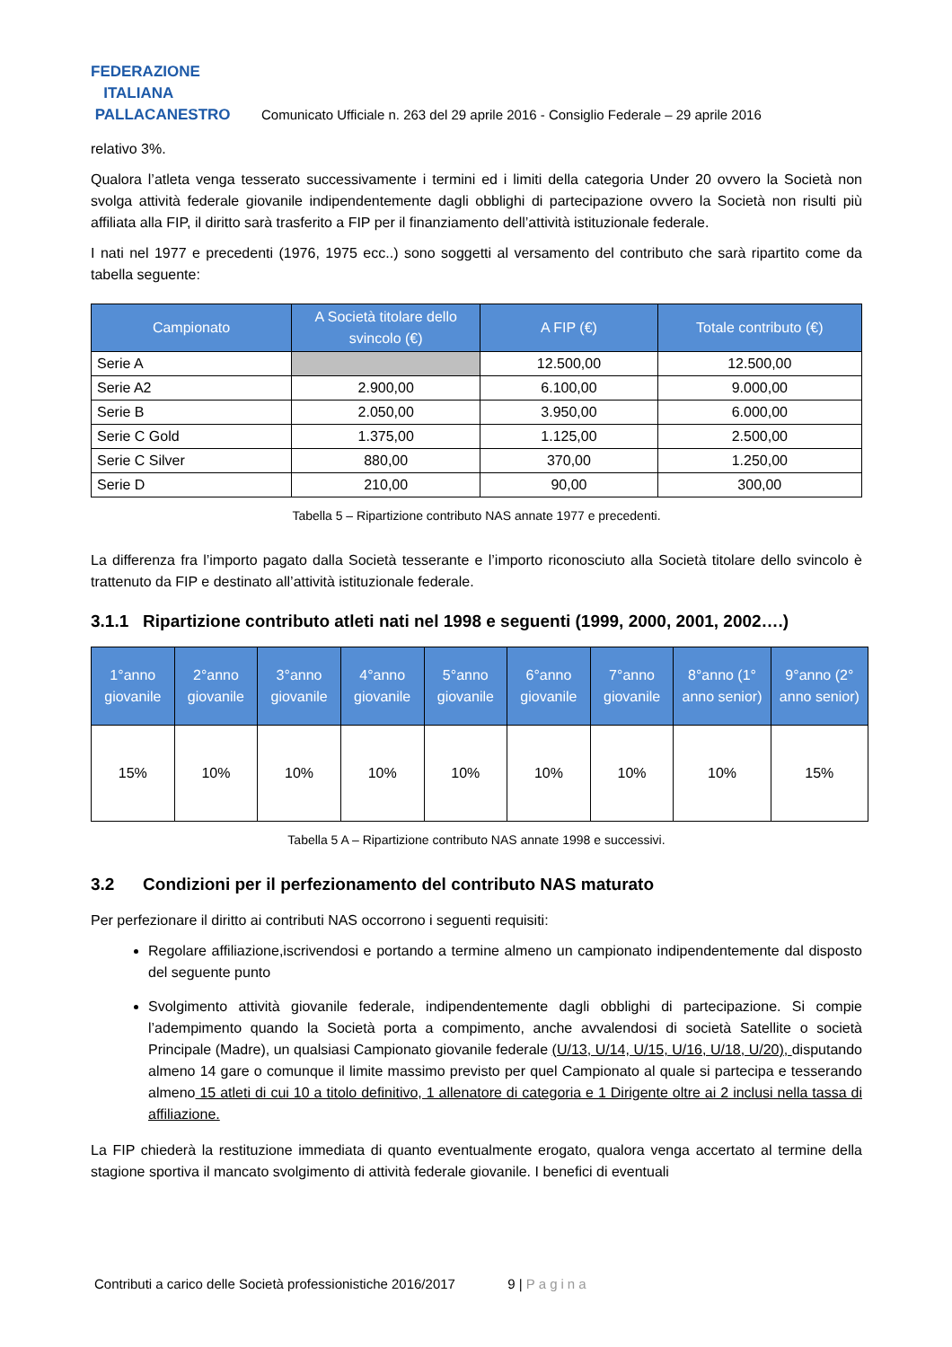FEDERAZIONE
ITALIANA
PALLACANESTRO
Comunicato Ufficiale n. 263 del 29 aprile 2016 - Consiglio Federale – 29 aprile 2016
relativo 3%.
Qualora l’atleta venga tesserato successivamente i termini ed i limiti della categoria Under 20 ovvero la Società non svolga attività federale giovanile indipendentemente dagli obblighi di partecipazione ovvero la Società non risulti più affiliata alla FIP, il diritto sarà trasferito a FIP per il finanziamento dell’attività istituzionale federale.
I nati nel 1977 e precedenti (1976, 1975 ecc..) sono soggetti al versamento del contributo che sarà ripartito come da tabella seguente:
| Campionato | A Società titolare dello svincolo (€) | A FIP (€) | Totale contributo (€) |
| --- | --- | --- | --- |
| Serie A | | 12.500,00 | 12.500,00 |
| Serie A2 | 2.900,00 | 6.100,00 | 9.000,00 |
| Serie B | 2.050,00 | 3.950,00 | 6.000,00 |
| Serie C Gold | 1.375,00 | 1.125,00 | 2.500,00 |
| Serie C Silver | 880,00 | 370,00 | 1.250,00 |
| Serie D | 210,00 | 90,00 | 300,00 |
Tabella 5 – Ripartizione contributo NAS annate 1977 e precedenti.
La differenza fra l’importo pagato dalla Società tesserante e l’importo riconosciuto alla Società titolare dello svincolo è trattenuto da FIP e destinato all’attività istituzionale federale.
3.1.1 Ripartizione contributo atleti nati nel 1998 e seguenti (1999, 2000, 2001, 2002….)
| 1°anno giovanile | 2°anno giovanile | 3°anno giovanile | 4°anno giovanile | 5°anno giovanile | 6°anno giovanile | 7°anno giovanile | 8°anno (1° anno senior) | 9°anno (2° anno senior) |
| --- | --- | --- | --- | --- | --- | --- | --- | --- |
| 15% | 10% | 10% | 10% | 10% | 10% | 10% | 10% | 15% |
Tabella 5 A – Ripartizione contributo NAS annate 1998 e successivi.
3.2 Condizioni per il perfezionamento del contributo NAS maturato
Per perfezionare il diritto ai contributi NAS occorrono i seguenti requisiti:
Regolare affiliazione,iscrivendosi e portando a termine almeno un campionato indipendentemente dal disposto del seguente punto
Svolgimento attività giovanile federale, indipendentemente dagli obblighi di partecipazione. Si compie l’adempimento quando la Società porta a compimento, anche avvalendosi di società Satellite o società Principale (Madre), un qualsiasi Campionato giovanile federale (U/13, U/14, U/15, U/16, U/18, U/20), disputando almeno 14 gare o comunque il limite massimo previsto per quel Campionato al quale si partecipa e tesserando almeno 15 atleti di cui 10 a titolo definitivo, 1 allenatore di categoria e 1 Dirigente oltre ai 2 inclusi nella tassa di affiliazione.
La FIP chiederà la restituzione immediata di quanto eventualmente erogato, qualora venga accertato al termine della stagione sportiva il mancato svolgimento di attività federale giovanile. I benefici di eventuali
Contributi a carico delle Società professionistiche 2016/2017 9 | Pagina